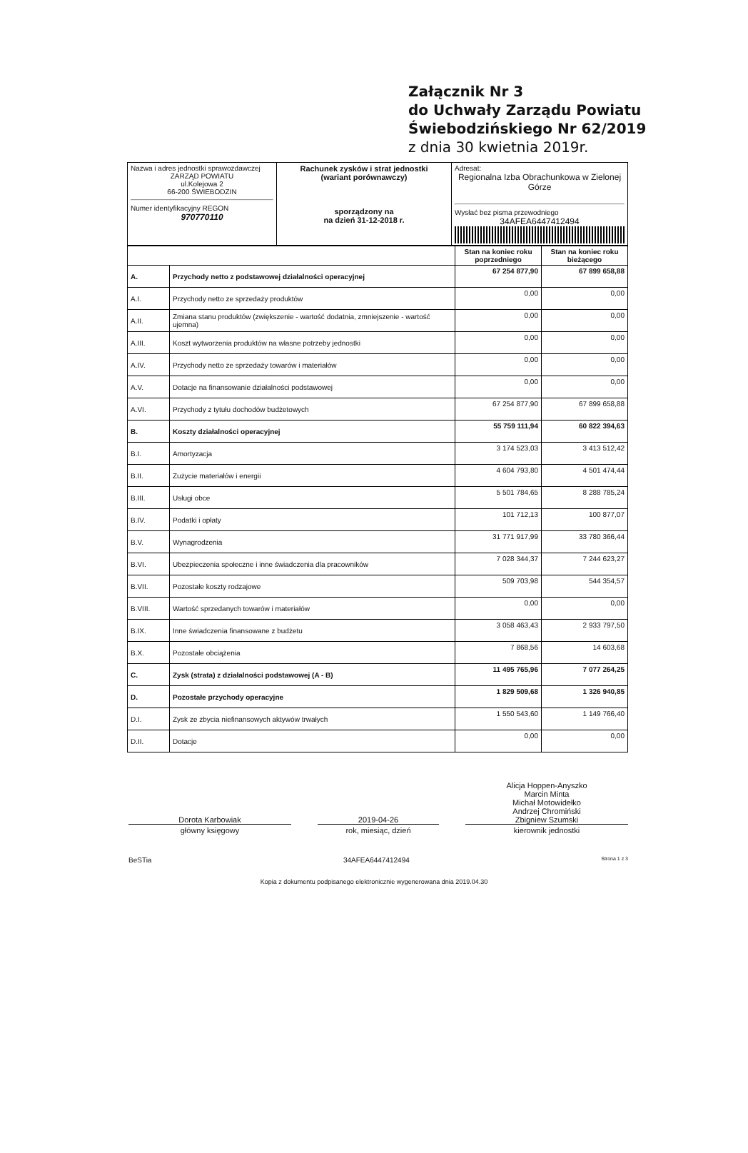Załącznik Nr 3
do Uchwały Zarządu Powiatu
Świebodzińskiego Nr 62/2019
z dnia 30 kwietnia 2019r.
| Nazwa i adres jednostki sprawozdawczej ZARZĄD POWIATU ul.Kolejowa 2 66-200 ŚWIEBODZIN Numer identyfikacyjny REGON 970770110 | Rachunek zysków i strat jednostki (wariant porównawczy) sporządzony na na dzień 31-12-2018 r. | Adresat: Regionalna Izba Obrachunkowa w Zielonej Górze Wysłać bez pisma przewodniego 34AFEA6447412494 |
| | | Stan na koniec roku poprzedniego | Stan na koniec roku bieżącego |
| A. | Przychody netto z podstawowej działalności operacyjnej | 67 254 877,90 | 67 899 658,88 |
| A.I. | Przychody netto ze sprzedaży produktów | 0,00 | 0,00 |
| A.II. | Zmiana stanu produktów (zwiększenie - wartość dodatnia, zmniejszenie - wartość ujemna) | 0,00 | 0,00 |
| A.III. | Koszt wytworzenia produktów na własne potrzeby jednostki | 0,00 | 0,00 |
| A.IV. | Przychody netto ze sprzedaży towarów i materiałów | 0,00 | 0,00 |
| A.V. | Dotacje na finansowanie działalności podstawowej | 0,00 | 0,00 |
| A.VI. | Przychody z tytułu dochodów budżetowych | 67 254 877,90 | 67 899 658,88 |
| B. | Koszty działalności operacyjnej | 55 759 111,94 | 60 822 394,63 |
| B.I. | Amortyzacja | 3 174 523,03 | 3 413 512,42 |
| B.II. | Zużycie materiałów i energii | 4 604 793,80 | 4 501 474,44 |
| B.III. | Usługi obce | 5 501 784,65 | 8 288 785,24 |
| B.IV. | Podatki i opłaty | 101 712,13 | 100 877,07 |
| B.V. | Wynagrodzenia | 31 771 917,99 | 33 780 366,44 |
| B.VI. | Ubezpieczenia społeczne i inne świadczenia dla pracowników | 7 028 344,37 | 7 244 623,27 |
| B.VII. | Pozostałe koszty rodzajowe | 509 703,98 | 544 354,57 |
| B.VIII. | Wartość sprzedanych towarów i materiałów | 0,00 | 0,00 |
| B.IX. | Inne świadczenia finansowane z budżetu | 3 058 463,43 | 2 933 797,50 |
| B.X. | Pozostałe obciążenia | 7 868,56 | 14 603,68 |
| C. | Zysk (strata) z działalności podstawowej (A - B) | 11 495 765,96 | 7 077 264,25 |
| D. | Pozostałe przychody operacyjne | 1 829 509,68 | 1 326 940,85 |
| D.I. | Zysk ze zbycia niefinansowych aktywów trwałych | 1 550 543,60 | 1 149 766,40 |
| D.II. | Dotacje | 0,00 | 0,00 |
Dorota Karbowiak
główny księgowy
2019-04-26
rok, miesiąc, dzień
Alicja Hoppen-Anyszko
Marcin Minta
Michał Motowidełko
Andrzej Chromiński
Zbigniew Szumski
kierownik jednostki
BeSTia 34AFEA6447412494 Strona 1 z 3
Kopia z dokumentu podpisanego elektronicznie wygenerowana dnia 2019.04.30